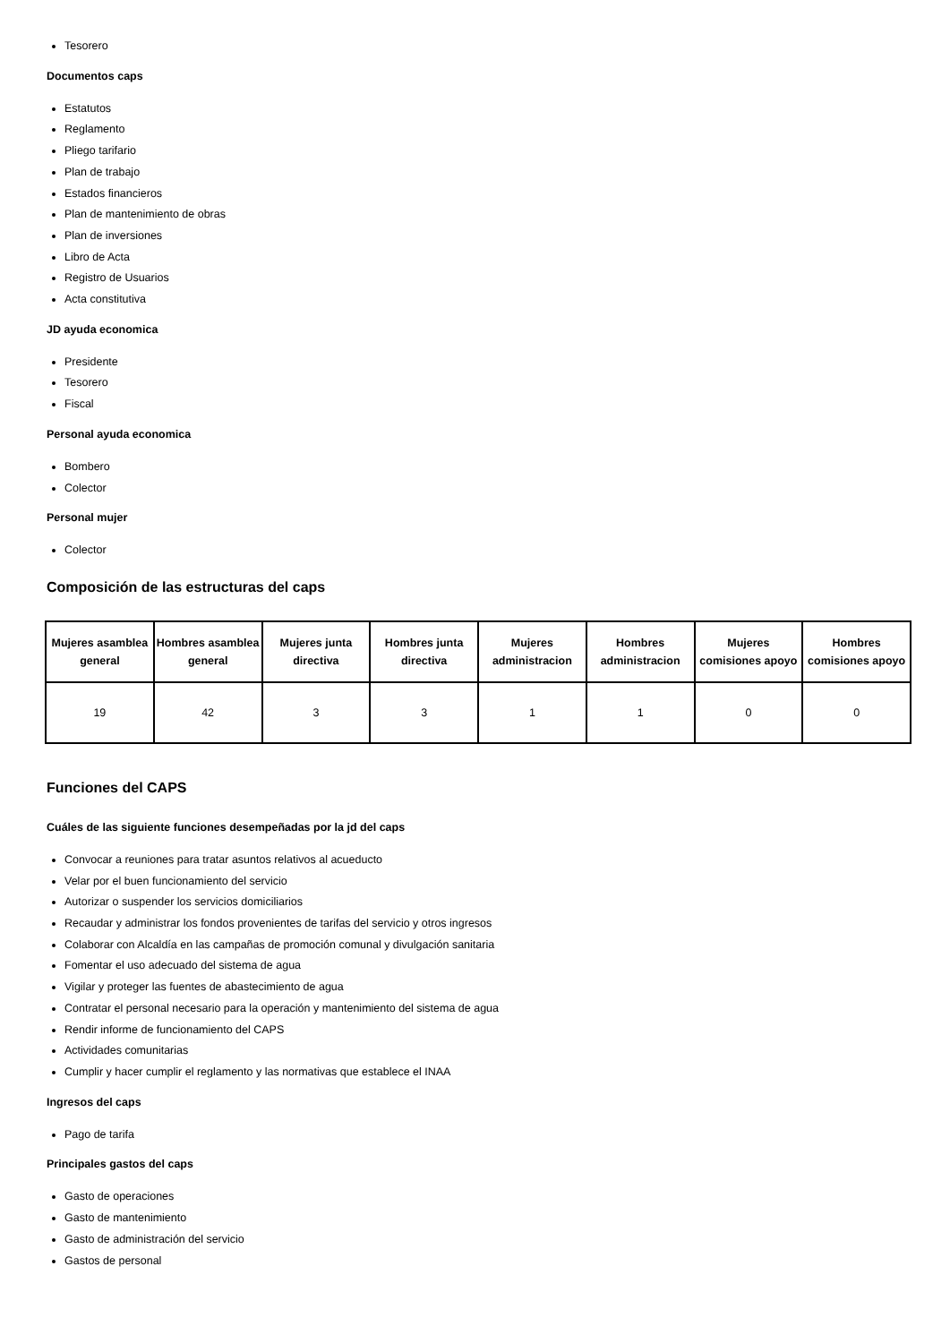Tesorero
Documentos caps
Estatutos
Reglamento
Pliego tarifario
Plan de trabajo
Estados financieros
Plan de mantenimiento de obras
Plan de inversiones
Libro de Acta
Registro de Usuarios
Acta constitutiva
JD ayuda economica
Presidente
Tesorero
Fiscal
Personal ayuda economica
Bombero
Colector
Personal mujer
Colector
Composición de las estructuras del caps
| Mujeres asamblea general | Hombres asamblea general | Mujeres junta directiva | Hombres junta directiva | Mujeres administracion | Hombres administracion | Mujeres comisiones apoyo | Hombres comisiones apoyo |
| --- | --- | --- | --- | --- | --- | --- | --- |
| 19 | 42 | 3 | 3 | 1 | 1 | 0 | 0 |
Funciones del CAPS
Cuáles de las siguiente funciones desempeñadas por la jd del caps
Convocar a reuniones para tratar asuntos relativos al acueducto
Velar por el buen funcionamiento del servicio
Autorizar o suspender los servicios domiciliarios
Recaudar y administrar los fondos provenientes de tarifas del servicio y otros ingresos
Colaborar con Alcaldía en las campañas de promoción comunal y divulgación sanitaria
Fomentar el uso adecuado del sistema de agua
Vigilar y proteger las fuentes de abastecimiento de agua
Contratar el personal necesario para la operación y mantenimiento del sistema de agua
Rendir informe de funcionamiento del CAPS
Actividades comunitarias
Cumplir y hacer cumplir el reglamento y las normativas que establece el INAA
Ingresos del caps
Pago de tarifa
Principales gastos del caps
Gasto de operaciones
Gasto de mantenimiento
Gasto de administración del servicio
Gastos de personal